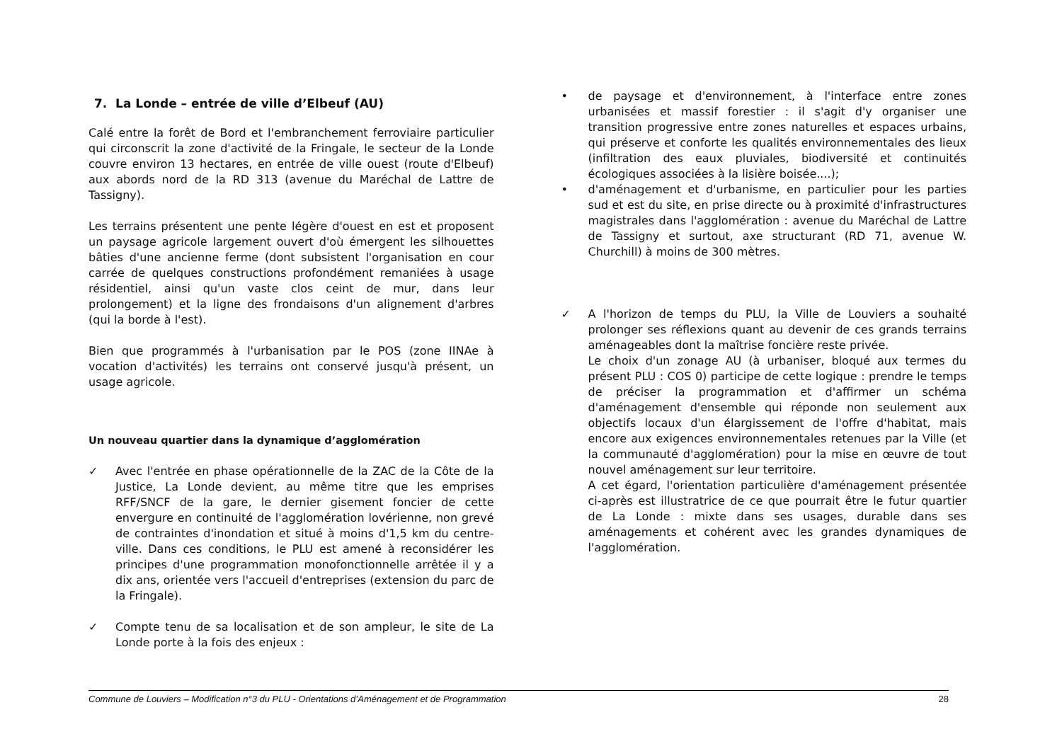7. La Londe – entrée de ville d’Elbeuf (AU)
Calé entre la forêt de Bord et l'embranchement ferroviaire particulier qui circonscrit la zone d'activité de la Fringale, le secteur de la Londe couvre environ 13 hectares, en entrée de ville ouest (route d'Elbeuf) aux abords nord de la RD 313 (avenue du Maréchal de Lattre de Tassigny).
Les terrains présentent une pente légère d'ouest en est et proposent un paysage agricole largement ouvert d'où émergent les silhouettes bâties d'une ancienne ferme (dont subsistent l'organisation en cour carrée de quelques constructions profondément remaniées à usage résidentiel, ainsi qu'un vaste clos ceint de mur, dans leur prolongement) et la ligne des frondaisons d'un alignement d'arbres (qui la borde à l'est).
Bien que programmés à l'urbanisation par le POS (zone IINAe à vocation d'activités) les terrains ont conservé jusqu'à présent, un usage agricole.
Un nouveau quartier dans la dynamique d’agglomération
✓ Avec l'entrée en phase opérationnelle de la ZAC de la Côte de la Justice, La Londe devient, au même titre que les emprises RFF/SNCF de la gare, le dernier gisement foncier de cette envergure en continuité de l'agglomération lovérienne, non grevé de contraintes d'inondation et situé à moins d'1,5 km du centre-ville. Dans ces conditions, le PLU est amené à reconsidérer les principes d'une programmation monofonctionnelle arrêtée il y a dix ans, orientée vers l'accueil d'entreprises (extension du parc de la Fringale).
✓ Compte tenu de sa localisation et de son ampleur, le site de La Londe porte à la fois des enjeux :
• de paysage et d'environnement, à l'interface entre zones urbanisées et massif forestier : il s'agit d'y organiser une transition progressive entre zones naturelles et espaces urbains, qui préserve et conforte les qualités environnementales des lieux (infiltration des eaux pluviales, biodiversité et continuités écologiques associées à la lisière boisée....);
• d'aménagement et d'urbanisme, en particulier pour les parties sud et est du site, en prise directe ou à proximité d'infrastructures magistrales dans l'agglomération : avenue du Maréchal de Lattre de Tassigny et surtout, axe structurant (RD 71, avenue W. Churchill) à moins de 300 mètres.
✓ A l'horizon de temps du PLU, la Ville de Louviers a souhaité prolonger ses réflexions quant au devenir de ces grands terrains aménageables dont la maîtrise foncière reste privée.
Le choix d'un zonage AU (à urbaniser, bloqué aux termes du présent PLU : COS 0) participe de cette logique : prendre le temps de préciser la programmation et d'affirmer un schéma d'aménagement d'ensemble qui réponde non seulement aux objectifs locaux d'un élargissement de l'offre d'habitat, mais encore aux exigences environnementales retenues par la Ville (et la communauté d'agglomération) pour la mise en œuvre de tout nouvel aménagement sur leur territoire.
A cet égard, l'orientation particulière d'aménagement présentée ci-après est illustratrice de ce que pourrait être le futur quartier de La Londe : mixte dans ses usages, durable dans ses aménagements et cohérent avec les grandes dynamiques de l'agglomération.
Commune de Louviers – Modification n°3 du PLU - Orientations d’Aménagement et de Programmation 28